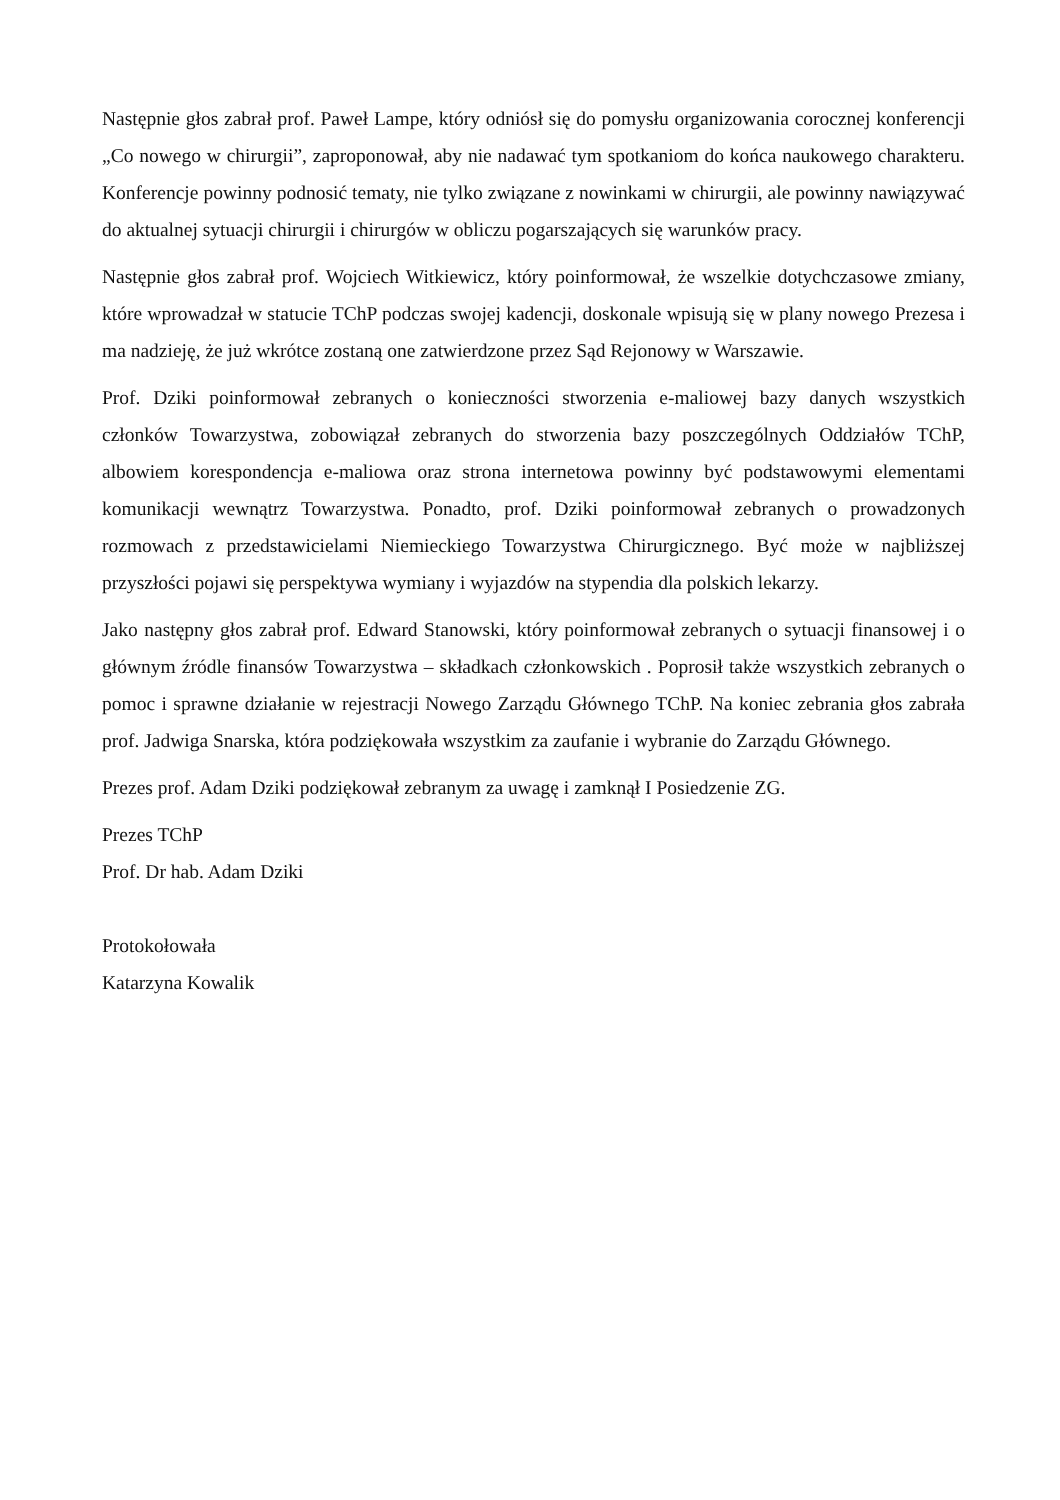Następnie głos zabrał prof. Paweł Lampe, który odniósł się do pomysłu organizowania corocznej konferencji „Co nowego w chirurgii”, zaproponował, aby nie nadawać tym spotkaniom do końca naukowego charakteru. Konferencje powinny podnosić tematy, nie tylko związane z nowinkami w chirurgii, ale powinny nawiązywać do aktualnej sytuacji chirurgii i chirurgów w obliczu pogarszających się warunków pracy.
Następnie głos zabrał prof. Wojciech Witkiewicz, który poinformował, że wszelkie dotychczasowe zmiany, które wprowadzał w statucie TChP podczas swojej kadencji, doskonale wpisują się w plany nowego Prezesa i ma nadzieję, że już wkrótce zostaną one zatwierdzone przez Sąd Rejonowy w Warszawie.
Prof. Dziki poinformował zebranych o konieczności stworzenia e-maliowej bazy danych wszystkich członków Towarzystwa, zobowiązał zebranych do stworzenia bazy poszczególnych Oddziałów TChP, albowiem korespondencja e-maliowa oraz strona internetowa powinny być podstawowymi elementami komunikacji wewnątrz Towarzystwa. Ponadto, prof. Dziki poinformował zebranych o prowadzonych rozmowach z przedstawicielami Niemieckiego Towarzystwa Chirurgicznego. Być może w najbliższej przyszłości pojawi się perspektywa wymiany i wyjazdów na stypendia dla polskich lekarzy.
Jako następny głos zabrał prof. Edward Stanowski, który poinformował zebranych o sytuacji finansowej i o głównym źródle finansów Towarzystwa – składkach członkowskich . Poprosił także wszystkich zebranych o pomoc i sprawne działanie w rejestracji Nowego Zarządu Głównego TChP. Na koniec zebrania głos zabrała prof. Jadwiga Snarska, która podziękowała wszystkim za zaufanie i wybranie do Zarządu Głównego.
Prezes prof. Adam Dziki podziękował zebranym za uwagę i zamknął I Posiedzenie ZG.
Prezes TChP
Prof. Dr hab. Adam Dziki
Protokołowała
Katarzyna Kowalik